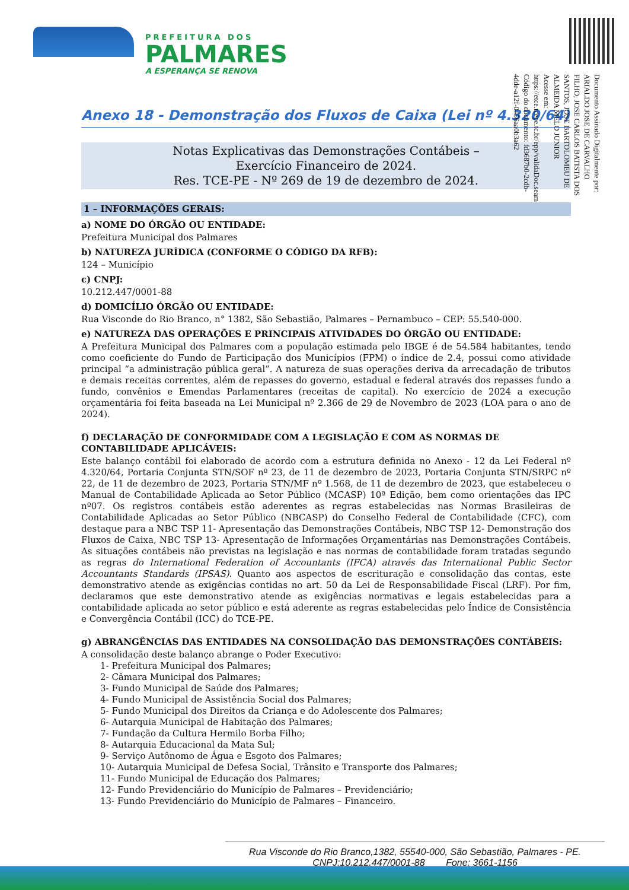PREFEITURA DOS
PALMARES
A ESPERANÇA SE RENOVA
Documento Assinado Digitalmente por: ARIALDO JOSE DE CARVALHO FILHO, JOSE CARLOS BATISTA DOS SANTOS, JOSE BARTOLOMEU DE ALMEIDA MELO JUNIOR
Acesse em: https://etce.tcepe.tc.br/epp/validaDoc.seam Código do documento: fd3687b0-2cdb-4dde-a12f-0456aa0b3a62
Anexo 18 - Demonstração dos Fluxos de Caixa (Lei nº 4.320/64)
Notas Explicativas das Demonstrações Contábeis –
Exercício Financeiro de 2024.
Res. TCE-PE - Nº 269 de 19 de dezembro de 2024.
1 – INFORMAÇÕES GERAIS:
a) NOME DO ÓRGÃO OU ENTIDADE:
Prefeitura Municipal dos Palmares
b) NATUREZA JURÍDICA (CONFORME O CÓDIGO DA RFB):
124 – Município
c) CNPJ:
10.212.447/0001-88
d) DOMICÍLIO ÓRGÃO OU ENTIDADE:
Rua Visconde do Rio Branco, n° 1382, São Sebastião, Palmares – Pernambuco – CEP: 55.540-000.
e) NATUREZA DAS OPERAÇÕES E PRINCIPAIS ATIVIDADES DO ÓRGÃO OU ENTIDADE:
A Prefeitura Municipal dos Palmares com a população estimada pelo IBGE é de 54.584 habitantes, tendo como coeficiente do Fundo de Participação dos Municípios (FPM) o índice de 2.4, possui como atividade principal “a administração pública geral”. A natureza de suas operações deriva da arrecadação de tributos e demais receitas correntes, além de repasses do governo, estadual e federal através dos repasses fundo a fundo, convênios e Emendas Parlamentares (receitas de capital). No exercício de 2024 a execução orçamentária foi feita baseada na Lei Municipal nº 2.366 de 29 de Novembro de 2023 (LOA para o ano de 2024).
f) DECLARAÇÃO DE CONFORMIDADE COM A LEGISLAÇÃO E COM AS NORMAS DE CONTABILIDADE APLICÁVEIS:
Este balanço contábil foi elaborado de acordo com a estrutura definida no Anexo - 12 da Lei Federal nº 4.320/64, Portaria Conjunta STN/SOF nº 23, de 11 de dezembro de 2023, Portaria Conjunta STN/SRPC nº 22, de 11 de dezembro de 2023, Portaria STN/MF nº 1.568, de 11 de dezembro de 2023, que estabeleceu o Manual de Contabilidade Aplicada ao Setor Público (MCASP) 10ª Edição, bem como orientações das IPC nº07. Os registros contábeis estão aderentes as regras estabelecidas nas Normas Brasileiras de Contabilidade Aplicadas ao Setor Público (NBCASP) do Conselho Federal de Contabilidade (CFC), com destaque para a NBC TSP 11- Apresentação das Demonstrações Contábeis, NBC TSP 12- Demonstração dos Fluxos de Caixa, NBC TSP 13- Apresentação de Informações Orçamentárias nas Demonstrações Contábeis. As situações contábeis não previstas na legislação e nas normas de contabilidade foram tratadas segundo as regras do International Federation of Accountants (IFCA) através das International Public Sector Accountants Standards (IPSAS). Quanto aos aspectos de escrituração e consolidação das contas, este demonstrativo atende as exigências contidas no art. 50 da Lei de Responsabilidade Fiscal (LRF). Por fim, declaramos que este demonstrativo atende as exigências normativas e legais estabelecidas para a contabilidade aplicada ao setor público e está aderente as regras estabelecidas pelo Índice de Consistência e Convergência Contábil (ICC) do TCE-PE.
g) ABRANGÊNCIAS DAS ENTIDADES NA CONSOLIDAÇÃO DAS DEMONSTRAÇÕES CONTÁBEIS:
A consolidação deste balanço abrange o Poder Executivo:
1- Prefeitura Municipal dos Palmares;
2- Câmara Municipal dos Palmares;
3- Fundo Municipal de Saúde dos Palmares;
4- Fundo Municipal de Assistência Social dos Palmares;
5- Fundo Municipal dos Direitos da Criança e do Adolescente dos Palmares;
6- Autarquia Municipal de Habitação dos Palmares;
7- Fundação da Cultura Hermilo Borba Filho;
8- Autarquia Educacional da Mata Sul;
9- Serviço Autônomo de Água e Esgoto dos Palmares;
10- Autarquia Municipal de Defesa Social, Trânsito e Transporte dos Palmares;
11- Fundo Municipal de Educação dos Palmares;
12- Fundo Previdenciário do Município de Palmares – Previdenciário;
13- Fundo Previdenciário do Município de Palmares – Financeiro.
Rua Visconde do Rio Branco,1382, 55540-000, São Sebastião, Palmares - PE.
CNPJ:10.212.447/0001-88 Fone: 3661-1156